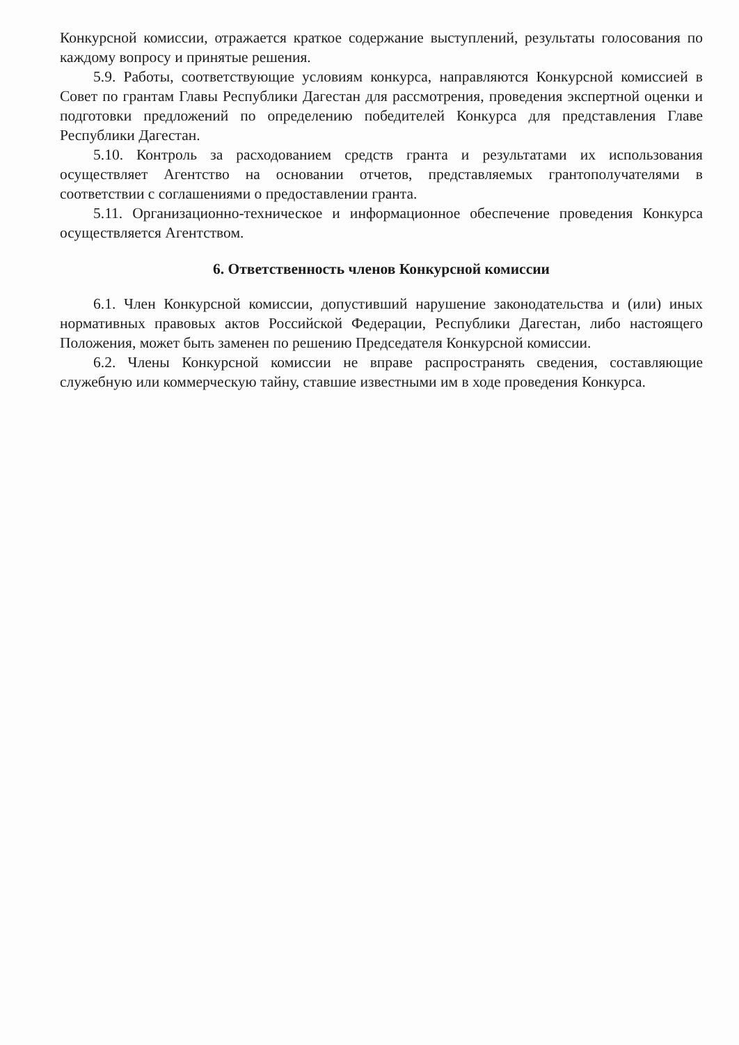Конкурсной комиссии, отражается краткое содержание выступлений, результаты голосования по каждому вопросу и принятые решения.
5.9. Работы, соответствующие условиям конкурса, направляются Конкурсной комиссией в Совет по грантам Главы Республики Дагестан для рассмотрения, проведения экспертной оценки и подготовки предложений по определению победителей Конкурса для представления Главе Республики Дагестан.
5.10. Контроль за расходованием средств гранта и результатами их использования осуществляет Агентство на основании отчетов, представляемых грантополучателями в соответствии с соглашениями о предоставлении гранта.
5.11. Организационно-техническое и информационное обеспечение проведения Конкурса осуществляется Агентством.
6. Ответственность членов Конкурсной комиссии
6.1. Член Конкурсной комиссии, допустивший нарушение законодательства и (или) иных нормативных правовых актов Российской Федерации, Республики Дагестан, либо настоящего Положения, может быть заменен по решению Председателя Конкурсной комиссии.
6.2. Члены Конкурсной комиссии не вправе распространять сведения, составляющие служебную или коммерческую тайну, ставшие известными им в ходе проведения Конкурса.